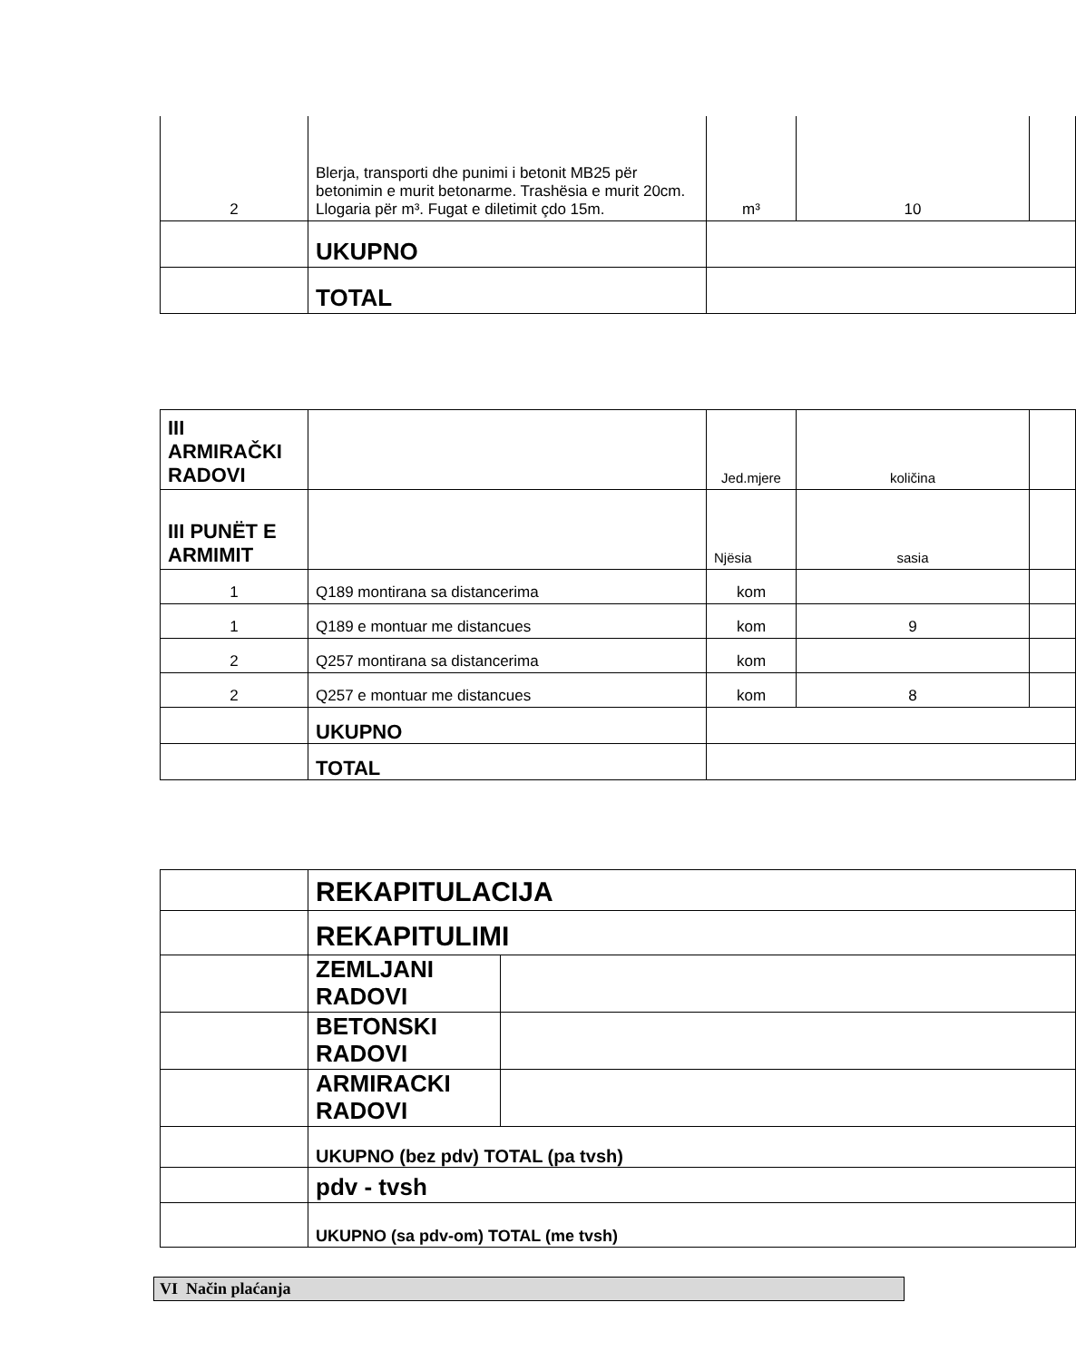| 2 | Blerja, transporti dhe punimi i betonit MB25 për betonimin e murit betonarme. Trashësia e murit 20cm. Llogaria për m³. Fugat e diletimit çdo 15m. | m³ | 10 | |
| | UKUPNO | | | |
| | TOTAL | | | |
| III ARMIRAČKI RADOVI | | Jed.mjere | količina | |
| III PUNËT E ARMIMIT | | Njësia | sasia | |
| 1 | Q189 montirana sa distancerima | kom | | |
| 1 | Q189 e montuar me distancues | kom | 9 | |
| 2 | Q257 montirana sa distancerima | kom | | |
| 2 | Q257 e montuar me distancues | kom | 8 | |
| | UKUPNO | | | |
| | TOTAL | | | |
| | REKAPITULACIJA | |
| | REKAPITULIMI | |
| | ZEMLJANI RADOVI | |
| | BETONSKI RADOVI | |
| | ARMIRACKI RADOVI | |
| | UKUPNO (bez pdv) TOTAL (pa tvsh) | |
| | pdv - tvsh | |
| | UKUPNO (sa pdv-om) TOTAL (me tvsh) | |
VI Način plaćanja